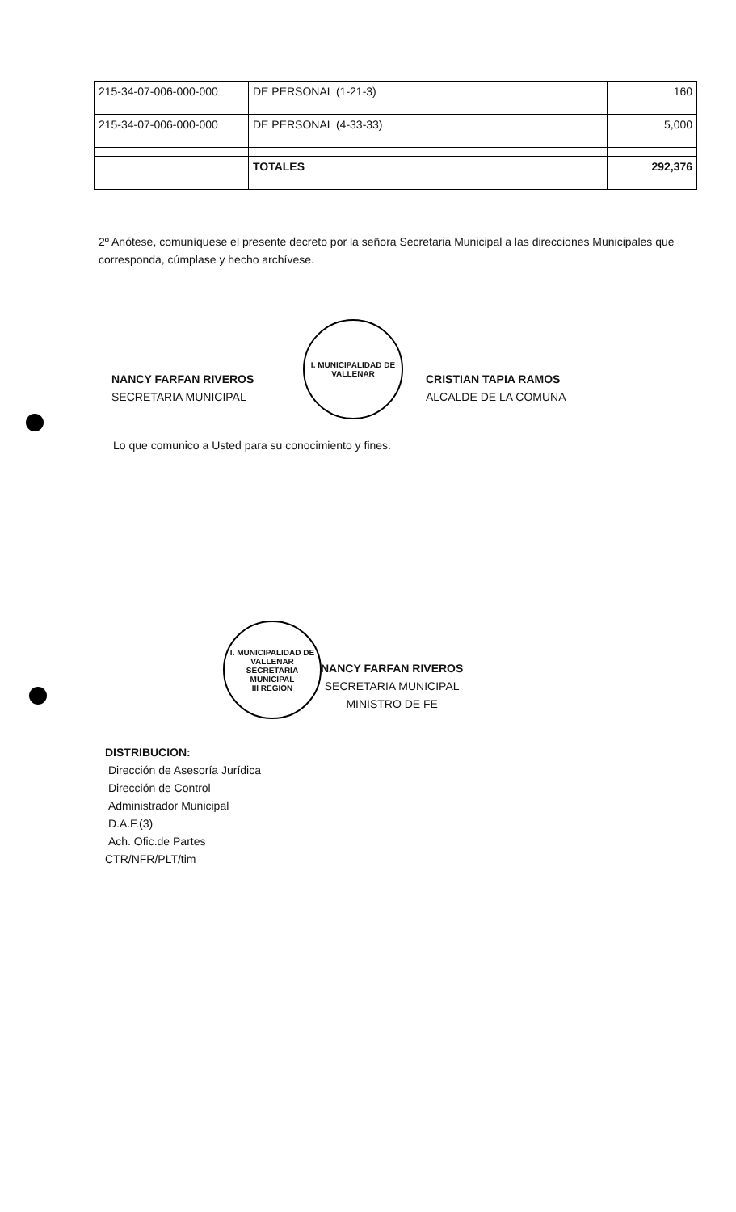| 215-34-07-006-000-000 | DE PERSONAL (1-21-3) | 160 |
| 215-34-07-006-000-000 | DE PERSONAL (4-33-33) | 5,000 |
| | TOTALES | 292,376 |
2º Anótese, comuníquese el presente decreto por la señora Secretaria Municipal a las direcciones Municipales que corresponda, cúmplase y hecho archívese.
NANCY FARFAN RIVEROS
SECRETARIA MUNICIPAL
I. MUNICIPALIDAD DE VALLENAR
CRISTIAN TAPIA RAMOS
ALCALDE DE LA COMUNA
Lo que comunico a Usted para su conocimiento y fines.
I. MUNICIPALIDAD DE VALLENAR
SECRETARIA MUNICIPAL
III REGION
NANCY FARFAN RIVEROS
SECRETARIA MUNICIPAL
MINISTRO DE FE
DISTRIBUCION:
Dirección de Asesoría Jurídica
Dirección de Control
Administrador Municipal
D.A.F.(3)
Ach. Ofic.de Partes
CTR/NFR/PLT/tim